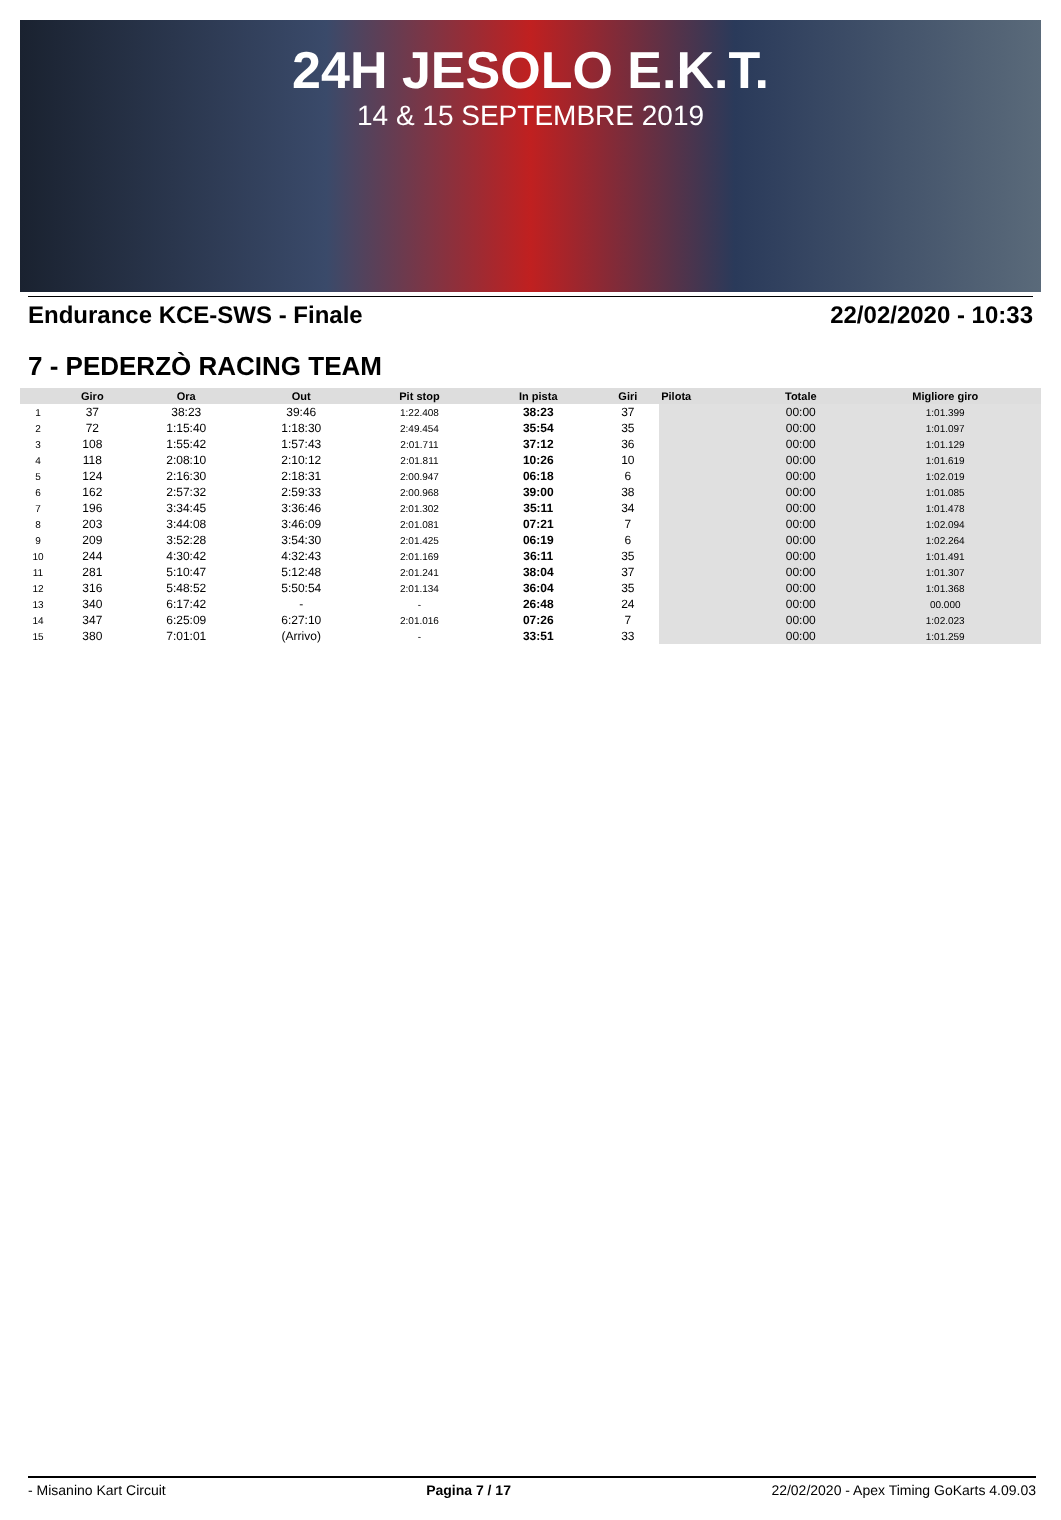24H JESOLO E.K.T.
14 & 15 SEPTEMBRE 2019
Endurance KCE-SWS - Finale 22/02/2020 - 10:33
7 - PEDERZÒ RACING TEAM
| | Giro | Ora | Out | Pit stop | In pista | Giri | Pilota | Totale | Migliore giro |
| --- | --- | --- | --- | --- | --- | --- | --- | --- | --- |
| 1 | 37 | 38:23 | 39:46 | 1:22.408 | 38:23 | 37 | | 00:00 | 1:01.399 |
| 2 | 72 | 1:15:40 | 1:18:30 | 2:49.454 | 35:54 | 35 | | 00:00 | 1:01.097 |
| 3 | 108 | 1:55:42 | 1:57:43 | 2:01.711 | 37:12 | 36 | | 00:00 | 1:01.129 |
| 4 | 118 | 2:08:10 | 2:10:12 | 2:01.811 | 10:26 | 10 | | 00:00 | 1:01.619 |
| 5 | 124 | 2:16:30 | 2:18:31 | 2:00.947 | 06:18 | 6 | | 00:00 | 1:02.019 |
| 6 | 162 | 2:57:32 | 2:59:33 | 2:00.968 | 39:00 | 38 | | 00:00 | 1:01.085 |
| 7 | 196 | 3:34:45 | 3:36:46 | 2:01.302 | 35:11 | 34 | | 00:00 | 1:01.478 |
| 8 | 203 | 3:44:08 | 3:46:09 | 2:01.081 | 07:21 | 7 | | 00:00 | 1:02.094 |
| 9 | 209 | 3:52:28 | 3:54:30 | 2:01.425 | 06:19 | 6 | | 00:00 | 1:02.264 |
| 10 | 244 | 4:30:42 | 4:32:43 | 2:01.169 | 36:11 | 35 | | 00:00 | 1:01.491 |
| 11 | 281 | 5:10:47 | 5:12:48 | 2:01.241 | 38:04 | 37 | | 00:00 | 1:01.307 |
| 12 | 316 | 5:48:52 | 5:50:54 | 2:01.134 | 36:04 | 35 | | 00:00 | 1:01.368 |
| 13 | 340 | 6:17:42 | - | - | 26:48 | 24 | | 00:00 | 00.000 |
| 14 | 347 | 6:25:09 | 6:27:10 | 2:01.016 | 07:26 | 7 | | 00:00 | 1:02.023 |
| 15 | 380 | 7:01:01 | (Arrivo) | - | 33:51 | 33 | | 00:00 | 1:01.259 |
- Misanino Kart Circuit Pagina 7 / 17 22/02/2020 - Apex Timing GoKarts 4.09.03